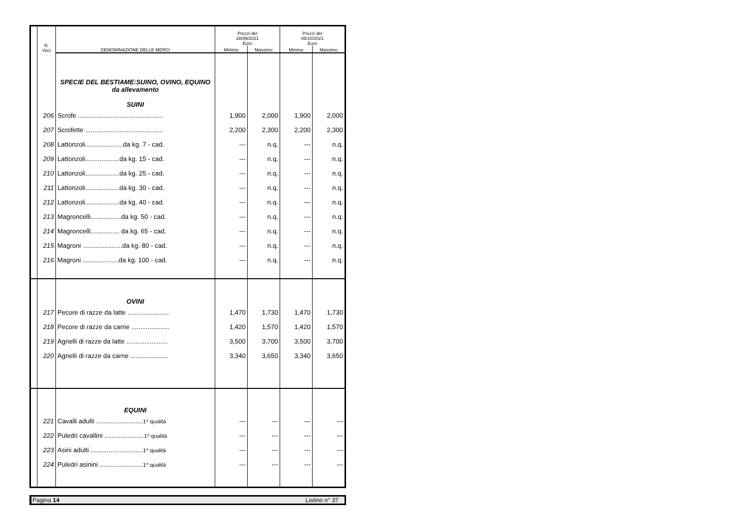| | N. Voci | DENOMINAZIONE DELLE MERCI | Prezzi del 28/09/2021 Euro | | Prezzi del 05/10/2021 Euro | |
| --- | --- | --- | --- | --- | --- | --- |
| | | | Minimo | Massimo | Minimo | Massimo |
| | | SPECIE DEL BESTIAME:SUINO, OVINO, EQUINO da allevamento SUINI | | | | |
| | 206 | Scrofe ............................................... | 1,900 | 2,000 | 1,900 | 2,000 |
| | 207 | Scrofette ........................................... | 2,200 | 2,300 | 2,200 | 2,300 |
| | 208 | Lattonzoli.....................da kg. 7 - cad. | --- | n.q. | --- | n.q. |
| | 209 | Lattonzoli...................da kg. 15 - cad. | --- | n.q. | --- | n.q. |
| | 210 | Lattonzoli...................da kg. 25 - cad. | --- | n.q. | --- | n.q. |
| | 211 | Lattonzoli...................da kg. 30 - cad. | --- | n.q. | --- | n.q. |
| | 212 | Lattonzoli...................da kg. 40 - cad. | --- | n.q. | --- | n.q. |
| | 213 | Magroncelli.................da kg. 50 - cad. | --- | n.q. | --- | n.q. |
| | 214 | Magroncelli................ da kg. 65 - cad. | --- | n.q. | --- | n.q. |
| | 215 | Magroni ......................da kg. 80 - cad. | --- | n.q. | --- | n.q. |
| | 216 | Magroni ....................da kg. 100 - cad. | --- | n.q. | --- | n.q. |
| | | OVINI | | | | |
| | 217 | Pecore di razze da latte ....................... | 1,470 | 1,730 | 1,470 | 1,730 |
| | 218 | Pecore di razze da carne ..................... | 1,420 | 1,570 | 1,420 | 1,570 |
| | 219 | Agnelli di razze da latte ....................... | 3,500 | 3,700 | 3,500 | 3,700 |
| | 220 | Agnelli di razze da carne ..................... | 3,340 | 3,650 | 3,340 | 3,650 |
| | | EQUINI | | | | |
| | 221 | Cavalli adulti .......................... 1^ qualità | --- | --- | --- | --- |
| | 222 | Puledri cavallini ...................... 1^ qualità | --- | --- | --- | --- |
| | 223 | Asini adulti ............................. 1^ qualità | --- | --- | --- | --- |
| | 224 | Puledri asinini ........................ 1^ qualità | --- | --- | --- | --- |
Pagina 14 Listino n° 37